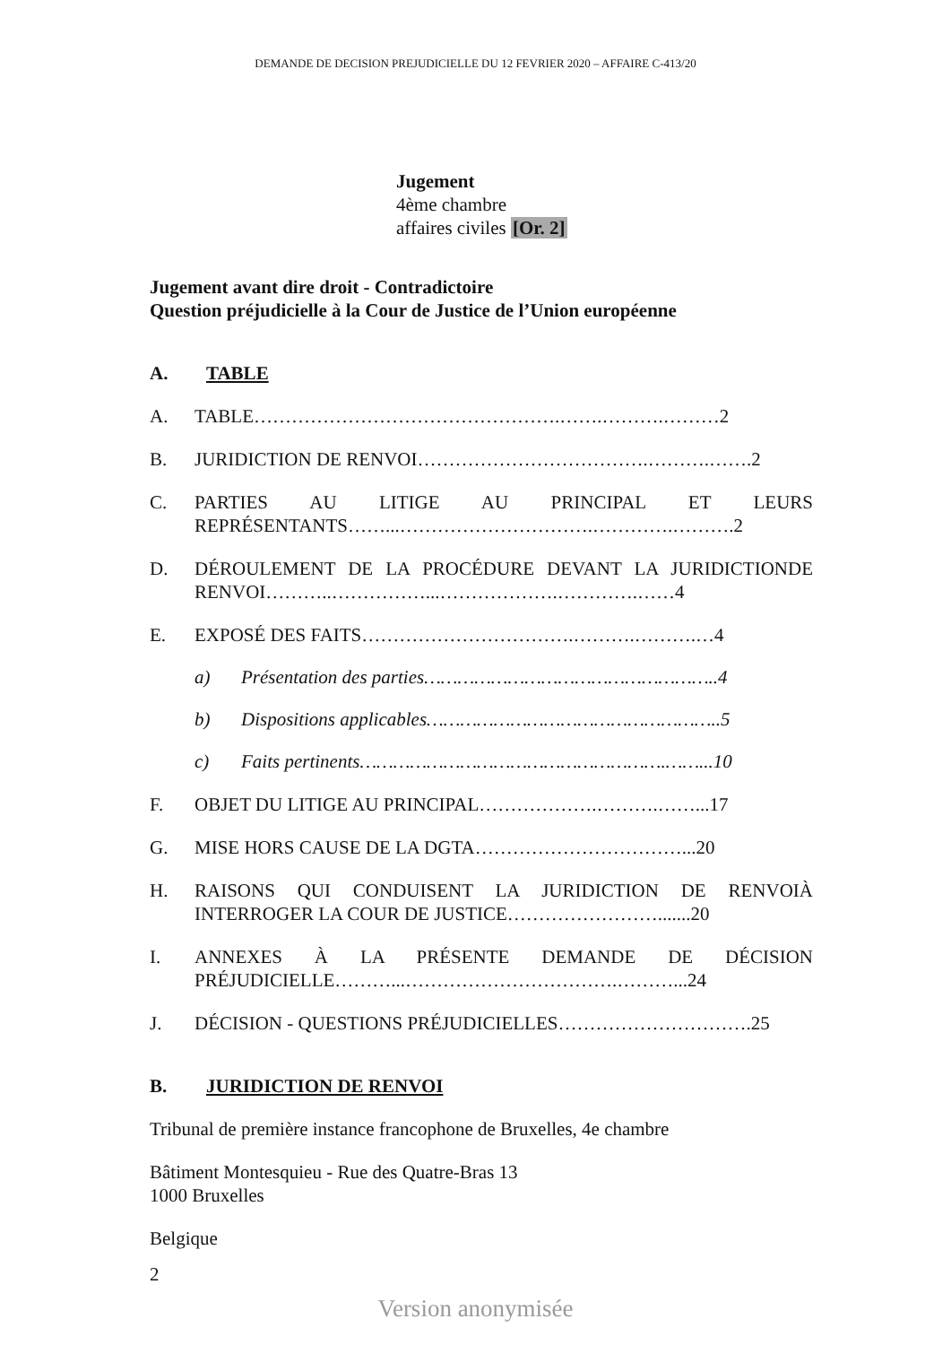DEMANDE DE DECISION PREJUDICIELLE DU 12 FEVRIER 2020 – AFFAIRE C-413/20
Jugement
4ème chambre
affaires civiles [Or. 2]
Jugement avant dire droit - Contradictoire
Question préjudicielle à la Cour de Justice de l’Union européenne
A. TABLE
A. TABLE………………………………………….…….……….………2
B. JURIDICTION DE RENVOI……………………………….……….…….2
C. PARTIES AU LITIGE AU PRINCIPAL ET LEURS REPRÉSENTANTS……...………………………….………….……….2
D. DÉROULEMENT DE LA PROCÉDURE DEVANT LA JURIDICTIONDE RENVOI………..……………...……………….………….……4
E. EXPOSÉ DES FAITS…………………………….……….……….…4
a) Présentation des parties……………………………………………..4
b) Dispositions applicables……………………………………………..5
c) Faits pertinents……………………………………………….……...10
F. OBJET DU LITIGE AU PRINCIPAL……………….……….……...17
G. MISE HORS CAUSE DE LA DGTA……………………………...20
H. RAISONS QUI CONDUISENT LA JURIDICTION DE RENVOIÀ INTERROGER LA COUR DE JUSTICE…………………….......20
I. ANNEXES À LA PRÉSENTE DEMANDE DE DÉCISION PRÉJUDICIELLE………...…………………………….………...24
J. DÉCISION - QUESTIONS PRÉJUDICIELLES………………………….25
B. JURIDICTION DE RENVOI
Tribunal de première instance francophone de Bruxelles, 4e chambre
Bâtiment Montesquieu - Rue des Quatre-Bras 13
1000 Bruxelles
Belgique
2
Version anonymisée